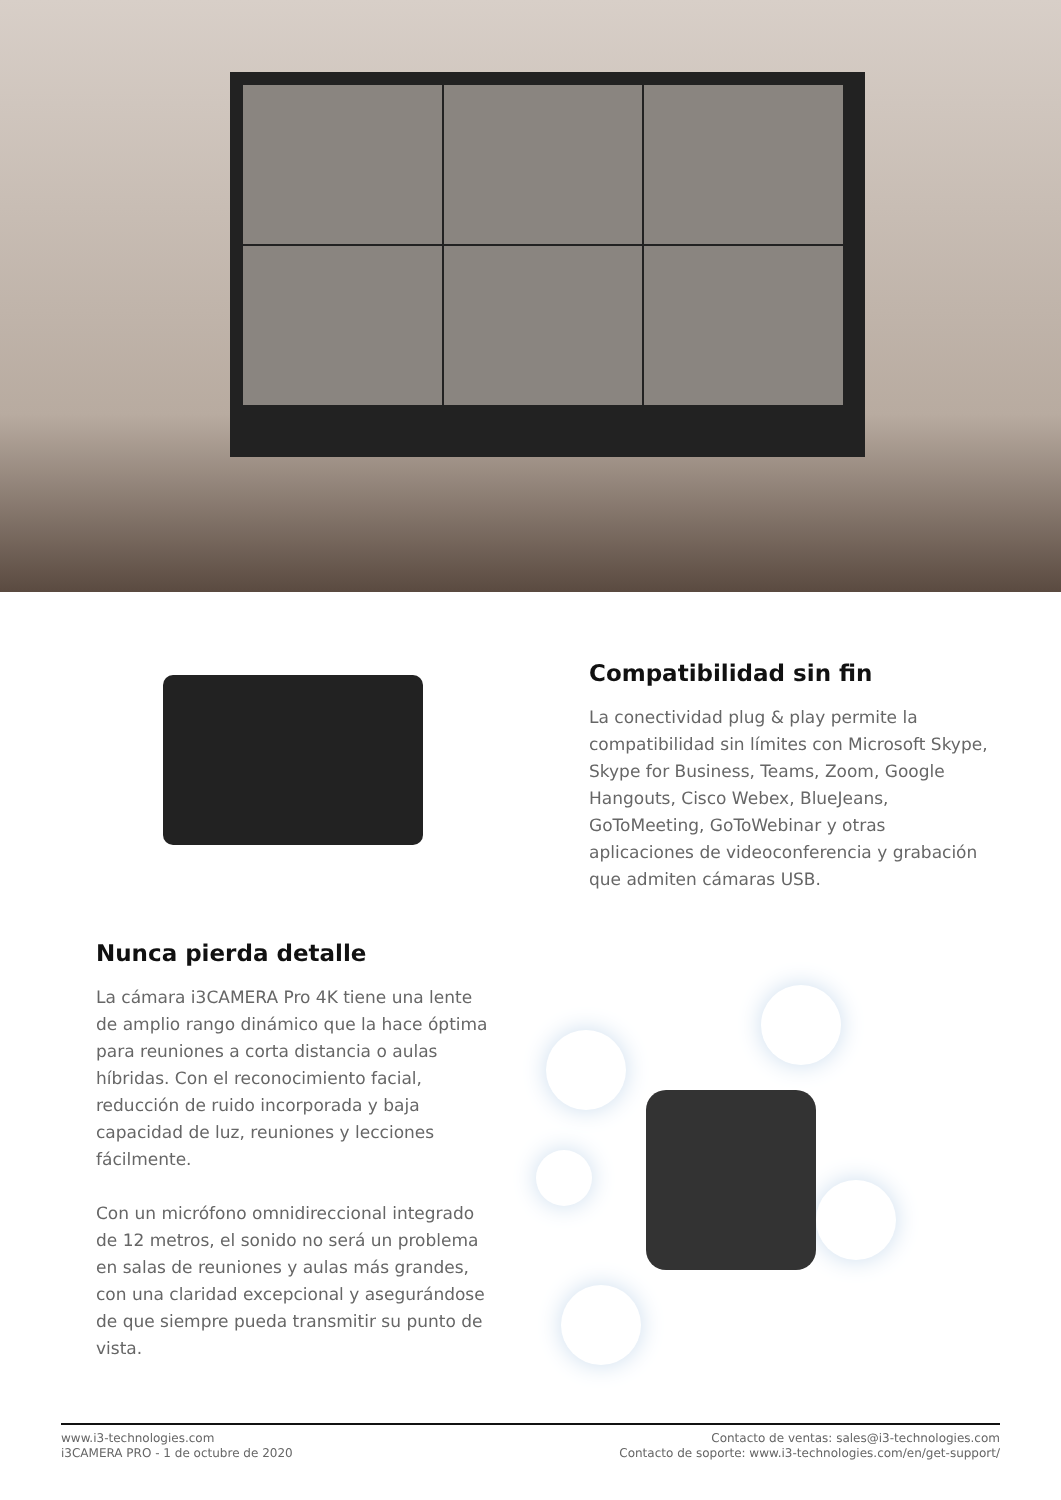Compatibilidad sin fin
La conectividad plug & play permite la compatibilidad sin límites con Microsoft Skype, Skype for Business, Teams, Zoom, Google Hangouts, Cisco Webex, BlueJeans, GoToMeeting, GoToWebinar y otras aplicaciones de videoconferencia y grabación que admiten cámaras USB.
Nunca pierda detalle
La cámara i3CAMERA Pro 4K tiene una lente de amplio rango dinámico que la hace óptima para reuniones a corta distancia o aulas híbridas. Con el reconocimiento facial, reducción de ruido incorporada y baja capacidad de luz, reuniones y lecciones fácilmente.
Con un micrófono omnidireccional integrado de 12 metros, el sonido no será un problema en salas de reuniones y aulas más grandes, con una claridad excepcional y asegurándose de que siempre pueda transmitir su punto de vista.
www.i3-technologies.com
i3CAMERA PRO - 1 de octubre de 2020
Contacto de ventas: sales@i3-technologies.com
Contacto de soporte: www.i3-technologies.com/en/get-support/